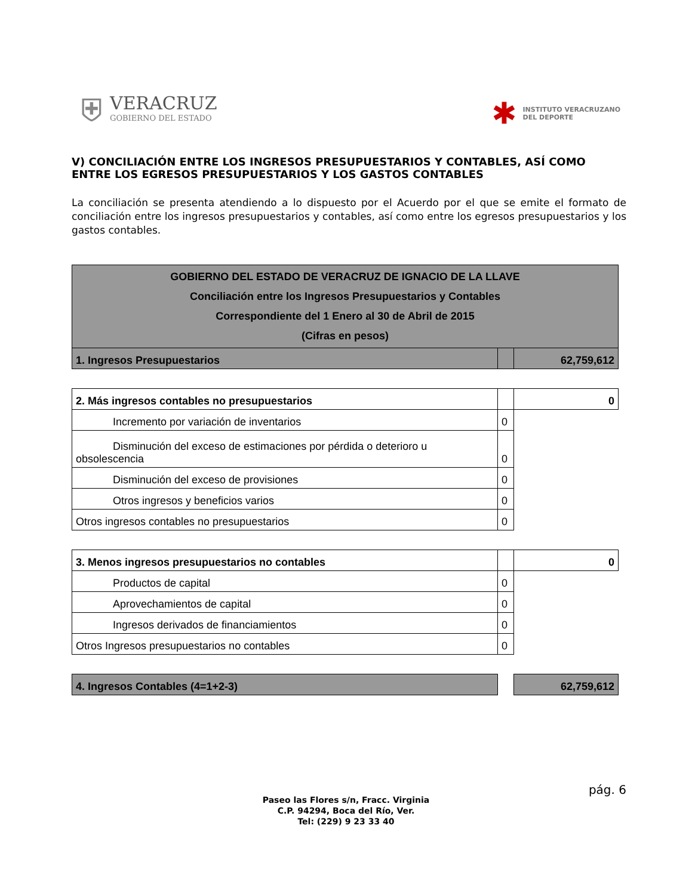⛨
VERACRUZ
GOBIERNO DEL ESTADO
✱
INSTITUTO VERACRUZANO
DEL DEPORTE
V) CONCILIACIÓN ENTRE LOS INGRESOS PRESUPUESTARIOS Y CONTABLES, ASÍ COMO ENTRE LOS EGRESOS PRESUPUESTARIOS Y LOS GASTOS CONTABLES
La conciliación se presenta atendiendo a lo dispuesto por el Acuerdo por el que se emite el formato de conciliación entre los ingresos presupuestarios y contables, así como entre los egresos presupuestarios y los gastos contables.
| GOBIERNO DEL ESTADO DE VERACRUZ DE IGNACIO DE LA LLAVE Conciliación entre los Ingresos Presupuestarios y Contables Correspondiente del 1 Enero al 30 de Abril de 2015 (Cifras en pesos) | | |
| 1. Ingresos Presupuestarios | | 62,759,612 |
| 2. Más ingresos contables no presupuestarios | | 0 |
| Incremento por variación de inventarios | 0 | |
| Disminución del exceso de estimaciones por pérdida o deterioro u obsolescencia | 0 | |
| Disminución del exceso de provisiones | 0 | |
| Otros ingresos y beneficios varios | 0 | |
| Otros ingresos contables no presupuestarios | 0 | |
| 3. Menos ingresos presupuestarios no contables | | 0 |
| Productos de capital | 0 | |
| Aprovechamientos de capital | 0 | |
| Ingresos derivados de financiamientos | 0 | |
| Otros Ingresos presupuestarios no contables | 0 | |
| 4. Ingresos Contables (4=1+2-3) | | 62,759,612 |
pág. 6
Paseo las Flores s/n, Fracc. Virginia
C.P. 94294, Boca del Río, Ver.
Tel: (229) 9 23 33 40